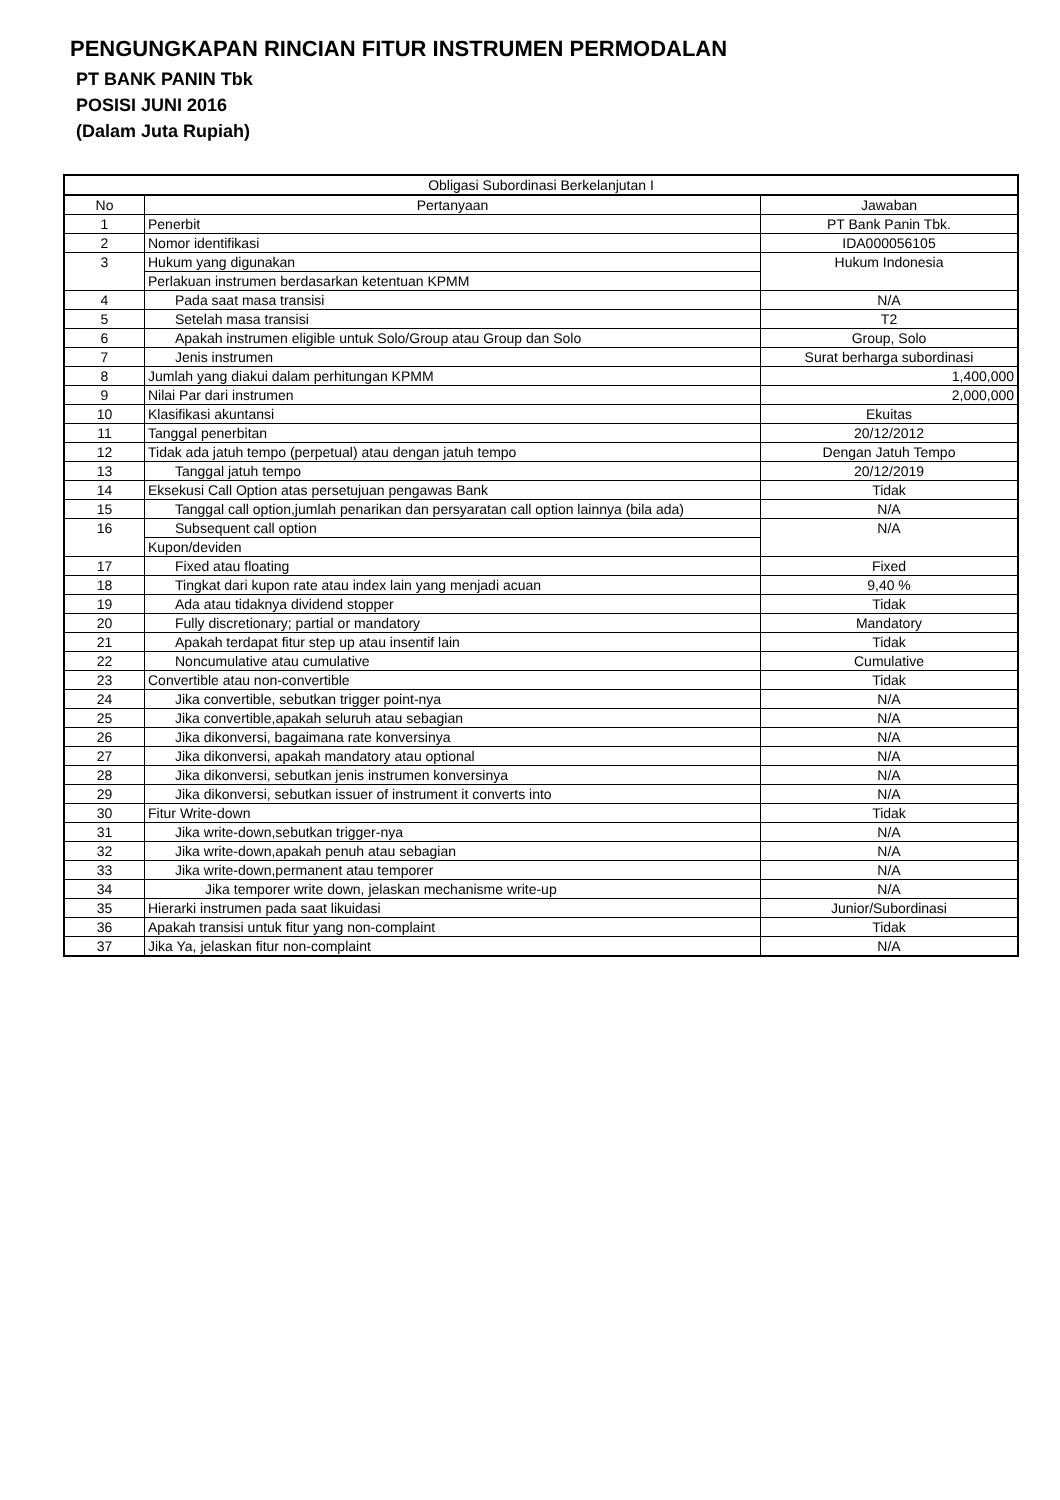PENGUNGKAPAN RINCIAN FITUR INSTRUMEN PERMODALAN
PT BANK PANIN Tbk
POSISI JUNI 2016
(Dalam Juta Rupiah)
| Obligasi Subordinasi Berkelanjutan I | | |
| --- | --- | --- |
| No | Pertanyaan | Jawaban |
| 1 | Penerbit | PT Bank Panin Tbk. |
| 2 | Nomor identifikasi | IDA000056105 |
| 3 | Hukum yang digunakan | Hukum Indonesia |
| | Perlakuan instrumen berdasarkan ketentuan KPMM | |
| 4 | Pada saat masa transisi | N/A |
| 5 | Setelah masa transisi | T2 |
| 6 | Apakah instrumen eligible untuk Solo/Group atau Group dan Solo | Group, Solo |
| 7 | Jenis instrumen | Surat berharga subordinasi |
| 8 | Jumlah yang diakui dalam perhitungan KPMM | 1,400,000 |
| 9 | Nilai Par dari instrumen | 2,000,000 |
| 10 | Klasifikasi akuntansi | Ekuitas |
| 11 | Tanggal penerbitan | 20/12/2012 |
| 12 | Tidak ada jatuh tempo (perpetual) atau dengan jatuh tempo | Dengan Jatuh Tempo |
| 13 | Tanggal jatuh tempo | 20/12/2019 |
| 14 | Eksekusi Call Option atas persetujuan pengawas Bank | Tidak |
| 15 | Tanggal call option,jumlah penarikan dan persyaratan call option lainnya (bila ada) | N/A |
| 16 | Subsequent call option | N/A |
| | Kupon/deviden | |
| 17 | Fixed atau floating | Fixed |
| 18 | Tingkat dari kupon rate atau index lain yang menjadi acuan | 9,40 % |
| 19 | Ada atau tidaknya dividend stopper | Tidak |
| 20 | Fully discretionary; partial or mandatory | Mandatory |
| 21 | Apakah terdapat fitur step up atau insentif lain | Tidak |
| 22 | Noncumulative atau cumulative | Cumulative |
| 23 | Convertible atau non-convertible | Tidak |
| 24 | Jika convertible, sebutkan trigger point-nya | N/A |
| 25 | Jika convertible,apakah seluruh atau sebagian | N/A |
| 26 | Jika dikonversi, bagaimana rate konversinya | N/A |
| 27 | Jika dikonversi, apakah mandatory atau optional | N/A |
| 28 | Jika dikonversi, sebutkan jenis instrumen konversinya | N/A |
| 29 | Jika dikonversi, sebutkan issuer of instrument it converts into | N/A |
| 30 | Fitur Write-down | Tidak |
| 31 | Jika write-down,sebutkan trigger-nya | N/A |
| 32 | Jika write-down,apakah penuh atau sebagian | N/A |
| 33 | Jika write-down,permanent atau temporer | N/A |
| 34 | Jika temporer write down, jelaskan mechanisme write-up | N/A |
| 35 | Hierarki instrumen pada saat likuidasi | Junior/Subordinasi |
| 36 | Apakah transisi untuk fitur yang non-complaint | Tidak |
| 37 | Jika Ya, jelaskan fitur non-complaint | N/A |